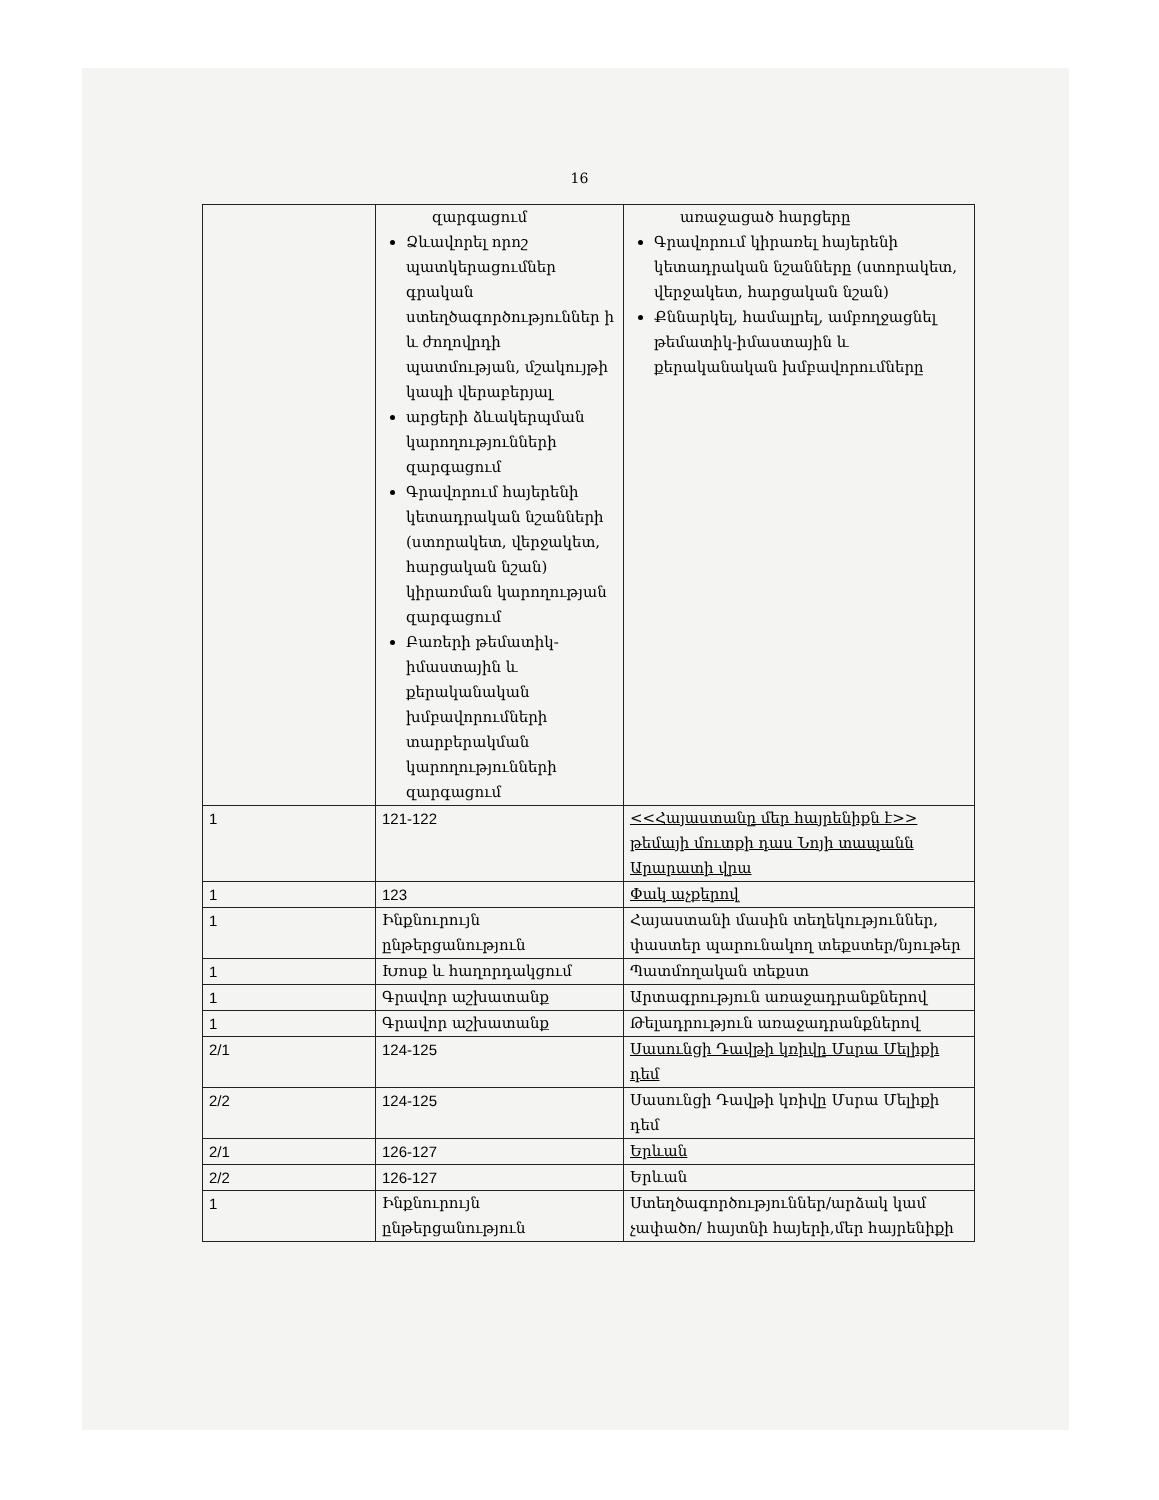16
| | զարգացում Ձևավորել որոշ պատկերացումներ գրական ստեղծագործություններ ի և ժողովրդի պատմության, մշակույթի կապի վերաբերյալ արցերի ձևակերպման կարողությունների զարգացում Գրավորում հայերենի կետադրական նշանների (ստորակետ, վերջակետ, հարցական նշան) կիրառման կարողության զարգացում Բառերի թեմատիկ-իմաստային և քերականական խմբավորումների տարբերակման կարողությունների զարգացում | առաջացած հարցերը Գրավորում կիրառել հայերենի կետադրական նշանները (ստորակետ, վերջակետ, հարցական նշան) Քննարկել, համալրել, ամբողջացնել թեմատիկ-իմաստային և քերականական խմբավորումները |
| 1 | 121-122 | <<Հայաստանը մեր հայրենիքն է>> թեմայի մուտքի դաս Նոյի տապանն Արարատի վրա |
| 1 | 123 | Փակ աչքերով |
| 1 | Ինքնուրույն ընթերցանություն | Հայաստանի մասին տեղեկություններ, փաստեր պարունակող տեքստեր/նյութեր |
| 1 | Խոսք և հաղորդակցում | Պատմողական տեքստ |
| 1 | Գրավոր աշխատանք | Արտագրություն առաջադրանքներով |
| 1 | Գրավոր աշխատանք | Թելադրություն առաջադրանքներով |
| 2/1 | 124-125 | Սասունցի Դավթի կռիվը Մսրա Մելիքի դեմ |
| 2/2 | 124-125 | Սասունցի Դավթի կռիվը Մսրա Մելիքի դեմ |
| 2/1 | 126-127 | Երևան |
| 2/2 | 126-127 | Երևան |
| 1 | Ինքնուրույն ընթերցանություն | Ստեղծագործություններ/արձակ կամ չափածո/ հայտնի հայերի,մեր հայրենիքի |